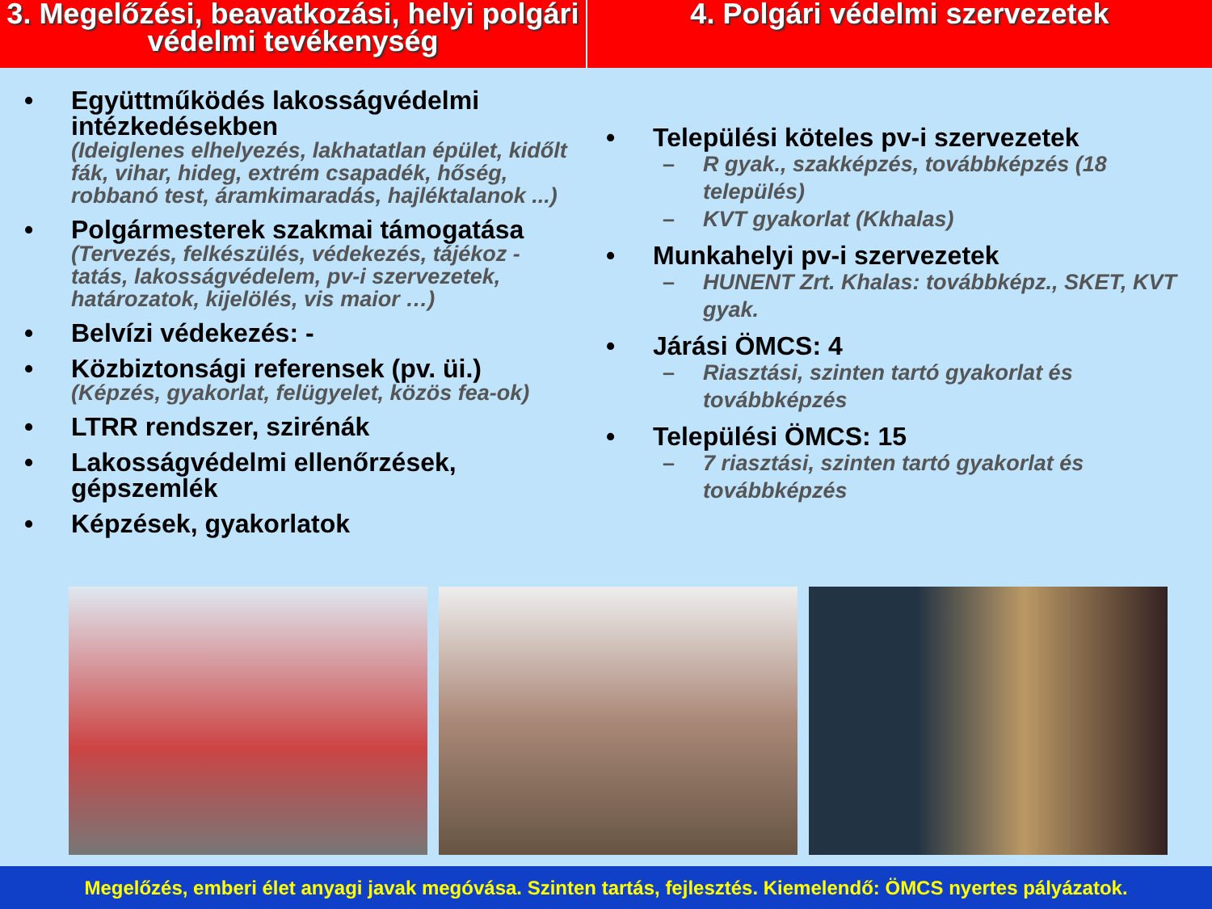3. Megelőzési, beavatkozási, helyi polgári védelmi tevékenység
4. Polgári védelmi szervezetek
• Együttműködés lakosságvédelmi intézkedésekben
(Ideiglenes elhelyezés, lakhatatlan épület, kidőlt fák, vihar, hideg, extrém csapadék, hőség, robbanó test, áramkimaradás, hajléktalanok ...)
• Polgármesterek szakmai támogatása
(Tervezés, felkészülés, védekezés, tájékoz - tatás, lakosságvédelem, pv-i szervezetek, határozatok, kijelölés, vis maior …)
• Belvízi védekezés: -
• Közbiztonsági referensek (pv. üi.)
(Képzés, gyakorlat, felügyelet, közös fea-ok)
• LTRR rendszer, szirénák
• Lakosságvédelmi ellenőrzések, gépszemlék
• Képzések, gyakorlatok
• Települési köteles pv-i szervezetek
– R gyak., szakképzés, továbbképzés (18 település)
– KVT gyakorlat (Kkhalas)
• Munkahelyi pv-i szervezetek
– HUNENT Zrt. Khalas: továbbképz., SKET, KVT gyak.
• Járási ÖMCS: 4
– Riasztási, szinten tartó gyakorlat és továbbképzés
• Települési ÖMCS: 15
– 7 riasztási, szinten tartó gyakorlat és továbbképzés
Megelőzés, emberi élet anyagi javak megóvása. Szinten tartás, fejlesztés. Kiemelendő: ÖMCS nyertes pályázatok.